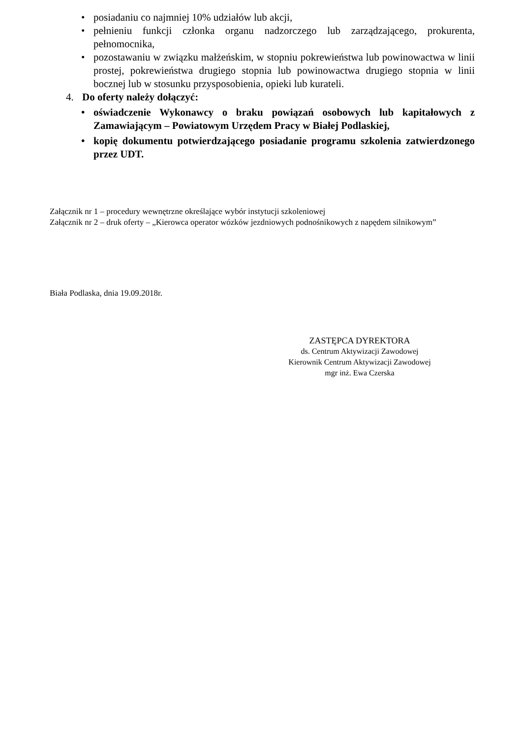• posiadaniu co najmniej 10% udziałów lub akcji,
• pełnieniu funkcji członka organu nadzorczego lub zarządzającego, prokurenta, pełnomocnika,
• pozostawaniu w związku małżeńskim, w stopniu pokrewieństwa lub powinowactwa w linii prostej, pokrewieństwa drugiego stopnia lub powinowactwa drugiego stopnia w linii bocznej lub w stosunku przysposobienia, opieki lub kurateli.
4. Do oferty należy dołączyć:
• oświadczenie Wykonawcy o braku powiązań osobowych lub kapitałowych z Zamawiającym – Powiatowym Urzędem Pracy w Białej Podlaskiej,
• kopię dokumentu potwierdzającego posiadanie programu szkolenia zatwierdzonego przez UDT.
Załącznik nr 1 – procedury wewnętrzne określające wybór instytucji szkoleniowej
Załącznik nr 2 – druk oferty – „Kierowca operator wózków jezdniowych podnośnikowych z napędem silnikowym”
Biała Podlaska, dnia 19.09.2018r.
ZASTĘPCA DYREKTORA
ds. Centrum Aktywizacji Zawodowej
Kierownik Centrum Aktywizacji Zawodowej
mgr inż. Ewa Czerska